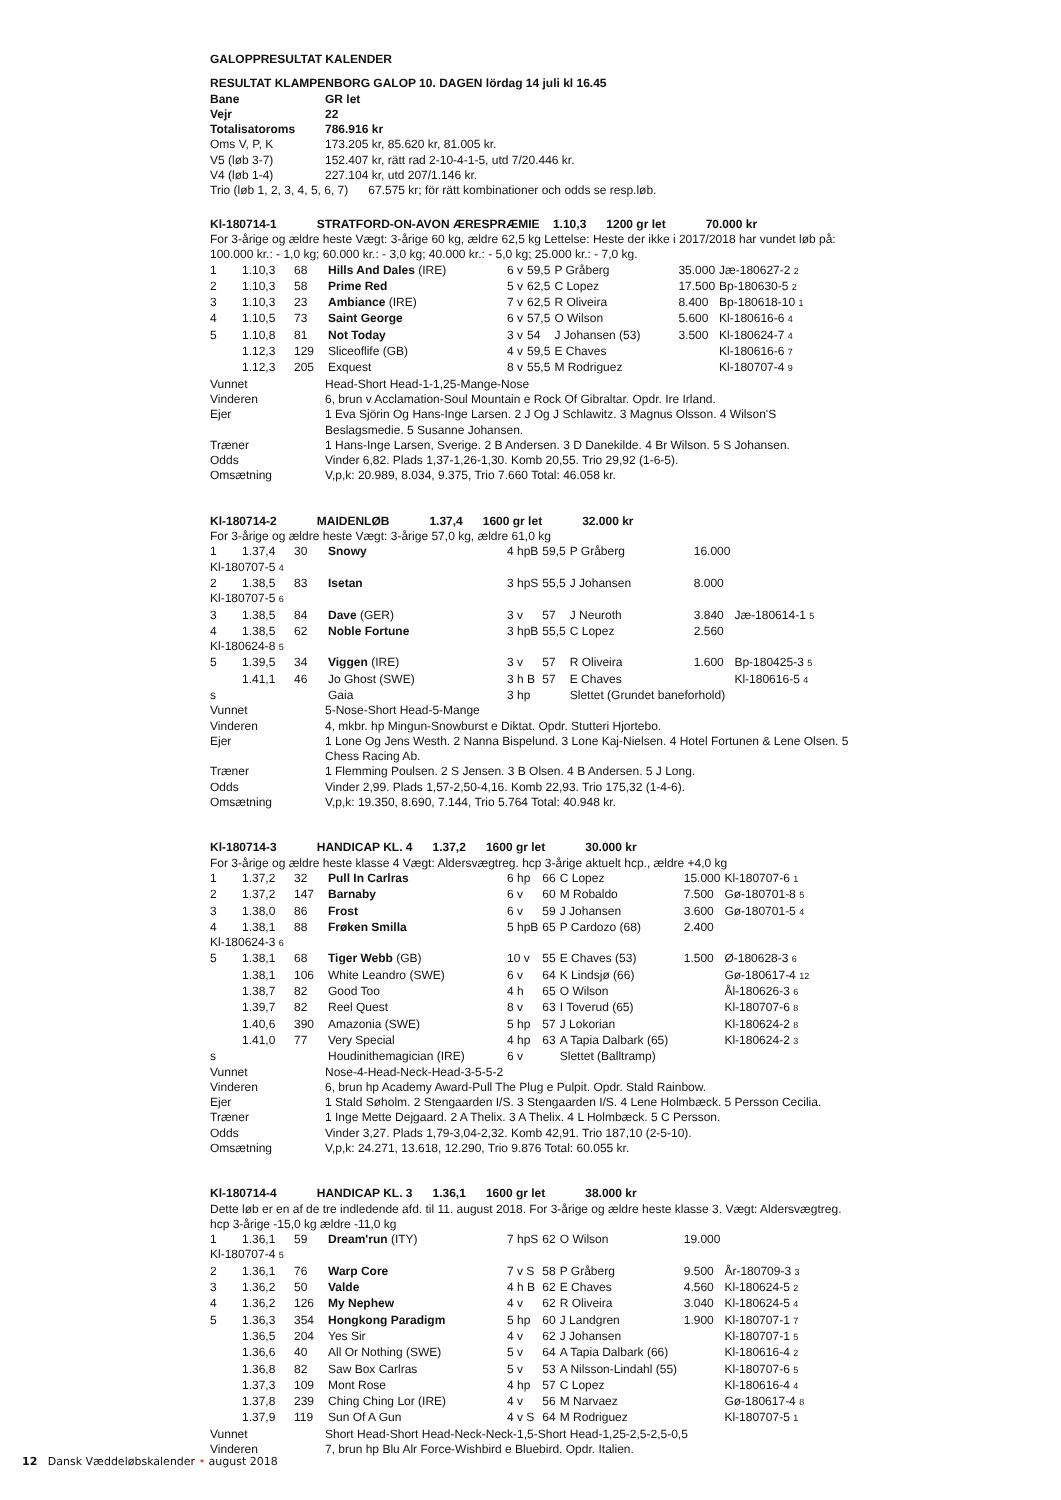GALOPPRESULTAT KALENDER
| RESULTAT KLAMPENBORG GALOP 10. DAGEN lördag 14 juli kl 16.45 | |
| Bane | GR let |
| Vejr | 22 |
| Totalisatoroms | 786.916 kr |
| Oms V, P, K | 173.205 kr, 85.620 kr, 81.005 kr. |
| V5 (løb 3-7) | 152.407 kr, rätt rad 2-10-4-1-5, utd 7/20.446 kr. |
| V4 (løb 1-4) | 227.104 kr, utd 207/1.146 kr. |
| Trio (løb 1, 2, 3, 4, 5, 6, 7) 67.575 kr; för rätt kombinationer och odds se resp.løb. | |
Kl-180714-1 STRATFORD-ON-AVON ÆRESPRÆMIE 1.10,3 1200 gr let 70.000 kr
For 3-årige og ældre heste Vægt: 3-årige 60 kg, ældre 62,5 kg Lettelse: Heste der ikke i 2017/2018 har vundet løb på: 100.000 kr.: - 1,0 kg; 60.000 kr.: - 3,0 kg; 40.000 kr.: - 5,0 kg; 25.000 kr.: - 7,0 kg.
| 1 | 1.10,3 | 68 | Hills And Dales (IRE) | 6 v | 59,5 | P Gråberg | 35.000 | Jæ-180627-2 2 |
| 2 | 1.10,3 | 58 | Prime Red | 5 v | 62,5 | C Lopez | 17.500 | Bp-180630-5 2 |
| 3 | 1.10,3 | 23 | Ambiance (IRE) | 7 v | 62,5 | R Oliveira | 8.400 | Bp-180618-10 1 |
| 4 | 1.10,5 | 73 | Saint George | 6 v | 57,5 | O Wilson | 5.600 | Kl-180616-6 4 |
| 5 | 1.10,8 | 81 | Not Today | 3 v | 54 | J Johansen (53) | 3.500 | Kl-180624-7 4 |
| | 1.12,3 | 129 | Sliceoflife (GB) | 4 v | 59,5 | E Chaves | | Kl-180616-6 7 |
| | 1.12,3 | 205 | Exquest | 8 v | 55,5 | M Rodriguez | | Kl-180707-4 9 |
| Vunnet | Head-Short Head-1-1,25-Mange-Nose |
| Vinderen | 6, brun v Acclamation-Soul Mountain e Rock Of Gibraltar. Opdr. Ire Irland. |
| Ejer | 1 Eva Sjörin Og Hans-Inge Larsen. 2 J Og J Schlawitz. 3 Magnus Olsson. 4 Wilson'S Beslagsmedie. 5 Susanne Johansen. |
| Træner | 1 Hans-Inge Larsen, Sverige. 2 B Andersen. 3 D Danekilde. 4 Br Wilson. 5 S Johansen. |
| Odds | Vinder 6,82. Plads 1,37-1,26-1,30. Komb 20,55. Trio 29,92 (1-6-5). |
| Omsætning | V,p,k: 20.989, 8.034, 9.375, Trio 7.660 Total: 46.058 kr. |
Kl-180714-2 MAIDENLØB 1.37,4 1600 gr let 32.000 kr
For 3-årige og ældre heste Vægt: 3-årige 57,0 kg, ældre 61,0 kg
| 1 | 1.37,4 | 30 | Snowy | 4 hpB | 59,5 | P Gråberg | 16.000 | |
| Kl-180707-5 4 | | | | | | | | |
| 2 | 1.38,5 | 83 | Isetan | 3 hpS | 55,5 | J Johansen | 8.000 | |
| Kl-180707-5 6 | | | | | | | | |
| 3 | 1.38,5 | 84 | Dave (GER) | 3 v | 57 | J Neuroth | 3.840 | Jæ-180614-1 5 |
| 4 | 1.38,5 | 62 | Noble Fortune | 3 hpB | 55,5 | C Lopez | 2.560 | |
| Kl-180624-8 5 | | | | | | | | |
| 5 | 1.39,5 | 34 | Viggen (IRE) | 3 v | 57 | R Oliveira | 1.600 | Bp-180425-3 5 |
| | 1.41,1 | 46 | Jo Ghost (SWE) | 3 h B | 57 | E Chaves | | Kl-180616-5 4 |
| s | | | Gaia | 3 hp | | Slettet (Grundet baneforhold) | | |
| Vunnet | 5-Nose-Short Head-5-Mange |
| Vinderen | 4, mkbr. hp Mingun-Snowburst e Diktat. Opdr. Stutteri Hjortebo. |
| Ejer | 1 Lone Og Jens Westh. 2 Nanna Bispelund. 3 Lone Kaj-Nielsen. 4 Hotel Fortunen & Lene Olsen. 5 Chess Racing Ab. |
| Træner | 1 Flemming Poulsen. 2 S Jensen. 3 B Olsen. 4 B Andersen. 5 J Long. |
| Odds | Vinder 2,99. Plads 1,57-2,50-4,16. Komb 22,93. Trio 175,32 (1-4-6). |
| Omsætning | V,p,k: 19.350, 8.690, 7.144, Trio 5.764 Total: 40.948 kr. |
Kl-180714-3 HANDICAP KL. 4 1.37,2 1600 gr let 30.000 kr
For 3-årige og ældre heste klasse 4 Vægt: Aldersvægtreg. hcp 3-årige aktuelt hcp., ældre +4,0 kg
| 1 | 1.37,2 | 32 | Pull In Carlras | 6 hp | 66 | C Lopez | 15.000 | Kl-180707-6 1 |
| 2 | 1.37,2 | 147 | Barnaby | 6 v | 60 | M Robaldo | 7.500 | Gø-180701-8 5 |
| 3 | 1.38,0 | 86 | Frost | 6 v | 59 | J Johansen | 3.600 | Gø-180701-5 4 |
| 4 | 1.38,1 | 88 | Frøken Smilla | 5 hpB | 65 | P Cardozo (68) | 2.400 | |
| Kl-180624-3 6 | | | | | | | | |
| 5 | 1.38,1 | 68 | Tiger Webb (GB) | 10 v | 55 | E Chaves (53) | 1.500 | Ø-180628-3 6 |
| | 1.38,1 | 106 | White Leandro (SWE) | 6 v | 64 | K Lindsjø (66) | | Gø-180617-4 12 |
| | 1.38,7 | 82 | Good Too | 4 h | 65 | O Wilson | | Ål-180626-3 6 |
| | 1.39,7 | 82 | Reel Quest | 8 v | 63 | I Toverud (65) | | Kl-180707-6 8 |
| | 1.40,6 | 390 | Amazonia (SWE) | 5 hp | 57 | J Lokorian | | Kl-180624-2 8 |
| | 1.41,0 | 77 | Very Special | 4 hp | 63 | A Tapia Dalbark (65) | | Kl-180624-2 3 |
| s | | | Houdinithemagician (IRE) | 6 v | | Slettet (Balltramp) | | |
| Vunnet | Nose-4-Head-Neck-Head-3-5-5-2 |
| Vinderen | 6, brun hp Academy Award-Pull The Plug e Pulpit. Opdr. Stald Rainbow. |
| Ejer | 1 Stald Søholm. 2 Stengaarden I/S. 3 Stengaarden I/S. 4 Lene Holmbæck. 5 Persson Cecilia. |
| Træner | 1 Inge Mette Dejgaard. 2 A Thelix. 3 A Thelix. 4 L Holmbæck. 5 C Persson. |
| Odds | Vinder 3,27. Plads 1,79-3,04-2,32. Komb 42,91. Trio 187,10 (2-5-10). |
| Omsætning | V,p,k: 24.271, 13.618, 12.290, Trio 9.876 Total: 60.055 kr. |
Kl-180714-4 HANDICAP KL. 3 1.36,1 1600 gr let 38.000 kr
Dette løb er en af de tre indledende afd. til 11. august 2018. For 3-årige og ældre heste klasse 3. Vægt: Aldersvægtreg. hcp 3-årige -15,0 kg ældre -11,0 kg
| 1 | 1.36,1 | 59 | Dream'run (ITY) | 7 hpS | 62 | O Wilson | 19.000 | |
| Kl-180707-4 5 | | | | | | | | |
| 2 | 1.36,1 | 76 | Warp Core | 7 v S | 58 | P Gråberg | 9.500 | År-180709-3 3 |
| 3 | 1.36,2 | 50 | Valde | 4 h B | 62 | E Chaves | 4.560 | Kl-180624-5 2 |
| 4 | 1.36,2 | 126 | My Nephew | 4 v | 62 | R Oliveira | 3.040 | Kl-180624-5 4 |
| 5 | 1.36,3 | 354 | Hongkong Paradigm | 5 hp | 60 | J Landgren | 1.900 | Kl-180707-1 7 |
| | 1.36,5 | 204 | Yes Sir | 4 v | 62 | J Johansen | | Kl-180707-1 5 |
| | 1.36,6 | 40 | All Or Nothing (SWE) | 5 v | 64 | A Tapia Dalbark (66) | | Kl-180616-4 2 |
| | 1.36,8 | 82 | Saw Box Carlras | 5 v | 53 | A Nilsson-Lindahl (55) | | Kl-180707-6 5 |
| | 1.37,3 | 109 | Mont Rose | 4 hp | 57 | C Lopez | | Kl-180616-4 4 |
| | 1.37,8 | 239 | Ching Ching Lor (IRE) | 4 v | 56 | M Narvaez | | Gø-180617-4 8 |
| | 1.37,9 | 119 | Sun Of A Gun | 4 v S | 64 | M Rodriguez | | Kl-180707-5 1 |
| Vunnet | Short Head-Short Head-Neck-Neck-1,5-Short Head-1,25-2,5-2,5-0,5 |
| Vinderen | 7, brun hp Blu Alr Force-Wishbird e Bluebird. Opdr. Italien. |
12 Dansk Væddeløbskalender • august 2018